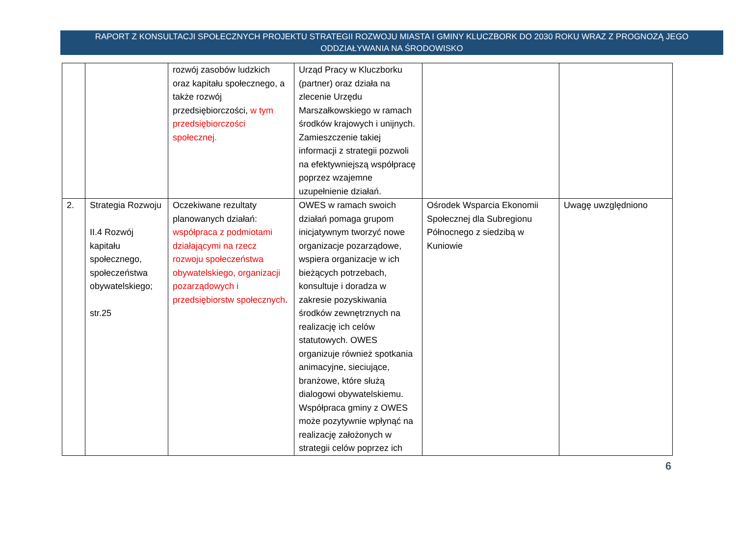RAPORT Z KONSULTACJI SPOŁECZNYCH PROJEKTU STRATEGII ROZWOJU MIASTA I GMINY KLUCZBORK DO 2030 ROKU WRAZ Z PROGNOZĄ JEGO ODDZIAŁYWANIA NA ŚRODOWISKO
| | | rozwój zasobów ludzkich oraz kapitału społecznego, a także rozwój przedsiębiorczości, w tym przedsiębiorczości społecznej. | Urząd Pracy w Kluczborku (partner) oraz działa na zlecenie Urzędu Marszałkowskiego w ramach środków krajowych i unijnych. Zamieszczenie takiej informacji z strategii pozwoli na efektywniejszą współpracę poprzez wzajemne uzupełnienie działań. | | |
| 2. | Strategia Rozwoju II.4 Rozwój kapitału społecznego, społeczeństwa obywatelskiego; str.25 | Oczekiwane rezultaty planowanych działań: współpraca z podmiotami działającymi na rzecz rozwoju społeczeństwa obywatelskiego, organizacji pozarządowych i przedsiębiorstw społecznych . | OWES w ramach swoich działań pomaga grupom inicjatywnym tworzyć nowe organizacje pozarządowe, wspiera organizacje w ich bieżących potrzebach, konsultuje i doradza w zakresie pozyskiwania środków zewnętrznych na realizację ich celów statutowych. OWES organizuje również spotkania animacyjne, sieciujące, branżowe, które służą dialogowi obywatelskiemu. Współpraca gminy z OWES może pozytywnie wpłynąć na realizację założonych w strategii celów poprzez ich | Ośrodek Wsparcia Ekonomii Społecznej dla Subregionu Północnego z siedzibą w Kuniowie | Uwagę uwzględniono |
6